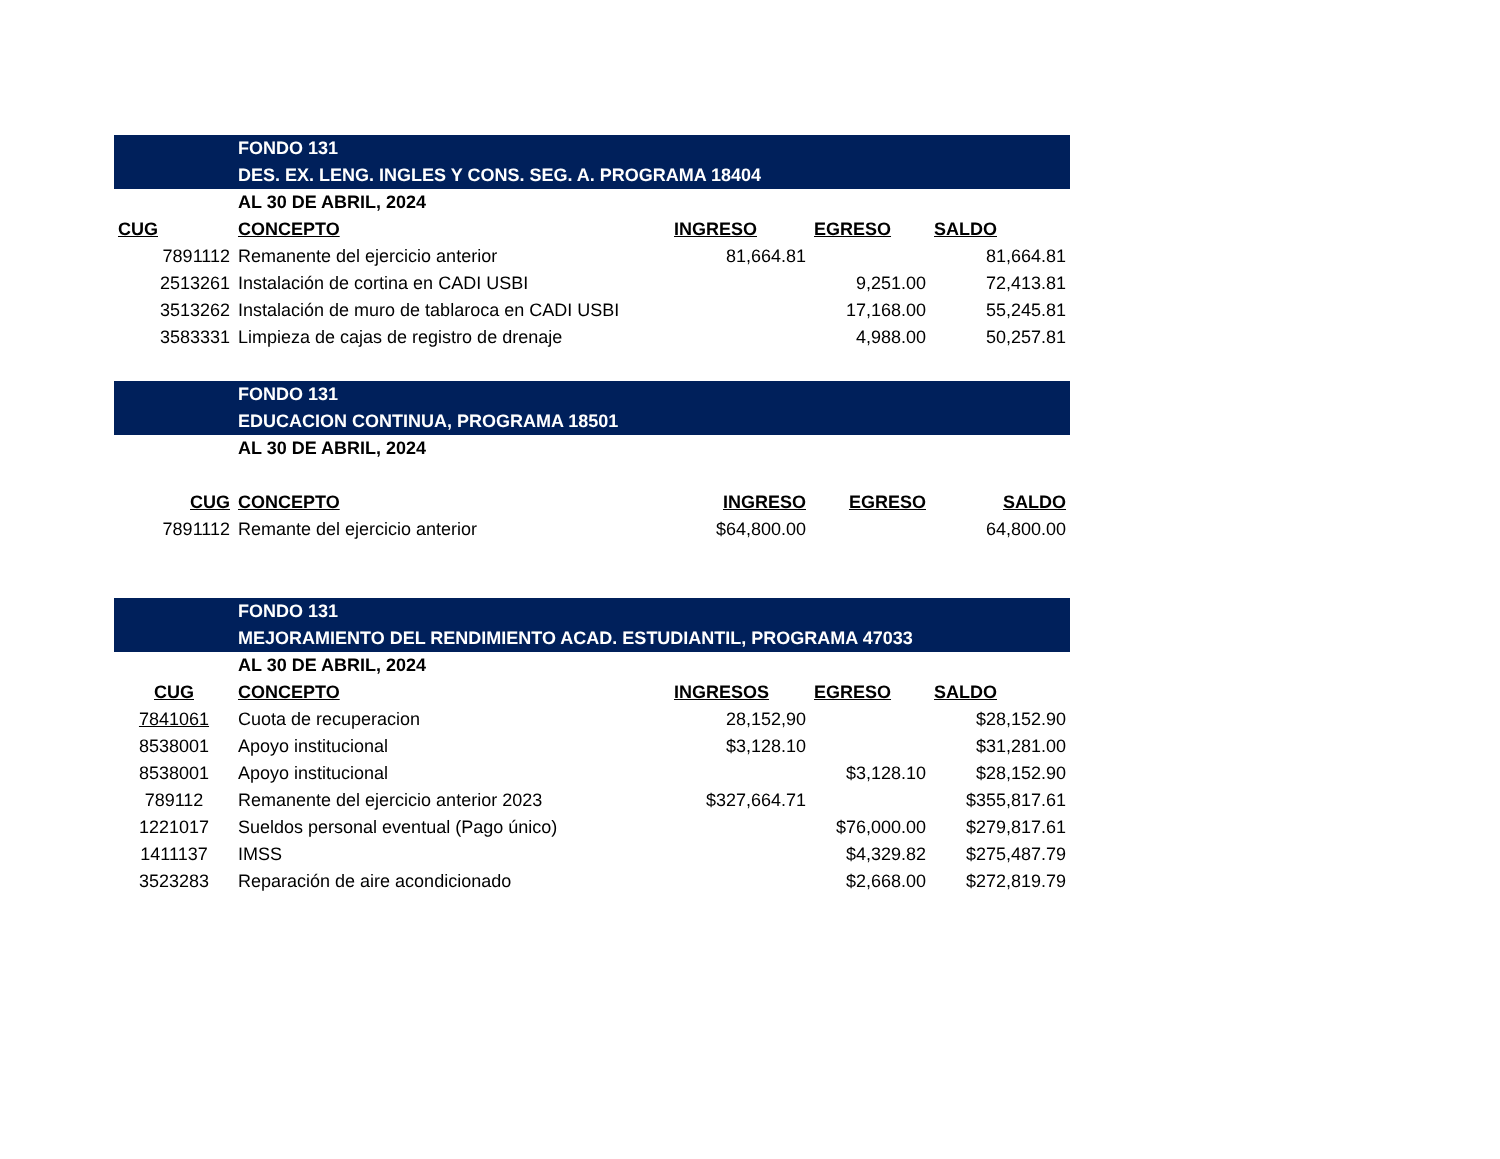| | FONDO 131 | | | |
| | DES. EX. LENG. INGLES Y CONS. SEG. A. PROGRAMA 18404 | | | |
| | AL 30 DE ABRIL, 2024 | | | |
| CUG | CONCEPTO | INGRESO | EGRESO | SALDO |
| 7891112 | Remanente del ejercicio anterior | 81,664.81 | | 81,664.81 |
| 2513261 | Instalación de cortina en CADI USBI | | 9,251.00 | 72,413.81 |
| 3513262 | Instalación de muro de tablaroca en CADI USBI | | 17,168.00 | 55,245.81 |
| 3583331 | Limpieza de cajas de registro de drenaje | | 4,988.00 | 50,257.81 |
| | FONDO 131 | | | |
| | EDUCACION CONTINUA, PROGRAMA 18501 | | | |
| | AL 30 DE ABRIL, 2024 | | | |
| CUG | CONCEPTO | INGRESO | EGRESO | SALDO |
| 7891112 | Remante del ejercicio anterior | $64,800.00 | | 64,800.00 |
| | FONDO 131 | | | |
| | MEJORAMIENTO DEL RENDIMIENTO ACAD. ESTUDIANTIL, PROGRAMA 47033 | | | |
| | AL 30 DE ABRIL, 2024 | | | |
| CUG | CONCEPTO | INGRESOS | EGRESO | SALDO |
| 7841061 | Cuota de recuperacion | 28,152,90 | | $28,152.90 |
| 8538001 | Apoyo institucional | $3,128.10 | | $31,281.00 |
| 8538001 | Apoyo institucional | | $3,128.10 | $28,152.90 |
| 789112 | Remanente del ejercicio anterior 2023 | $327,664.71 | | $355,817.61 |
| 1221017 | Sueldos personal eventual (Pago único) | | $76,000.00 | $279,817.61 |
| 1411137 | IMSS | | $4,329.82 | $275,487.79 |
| 3523283 | Reparación de aire acondicionado | | $2,668.00 | $272,819.79 |